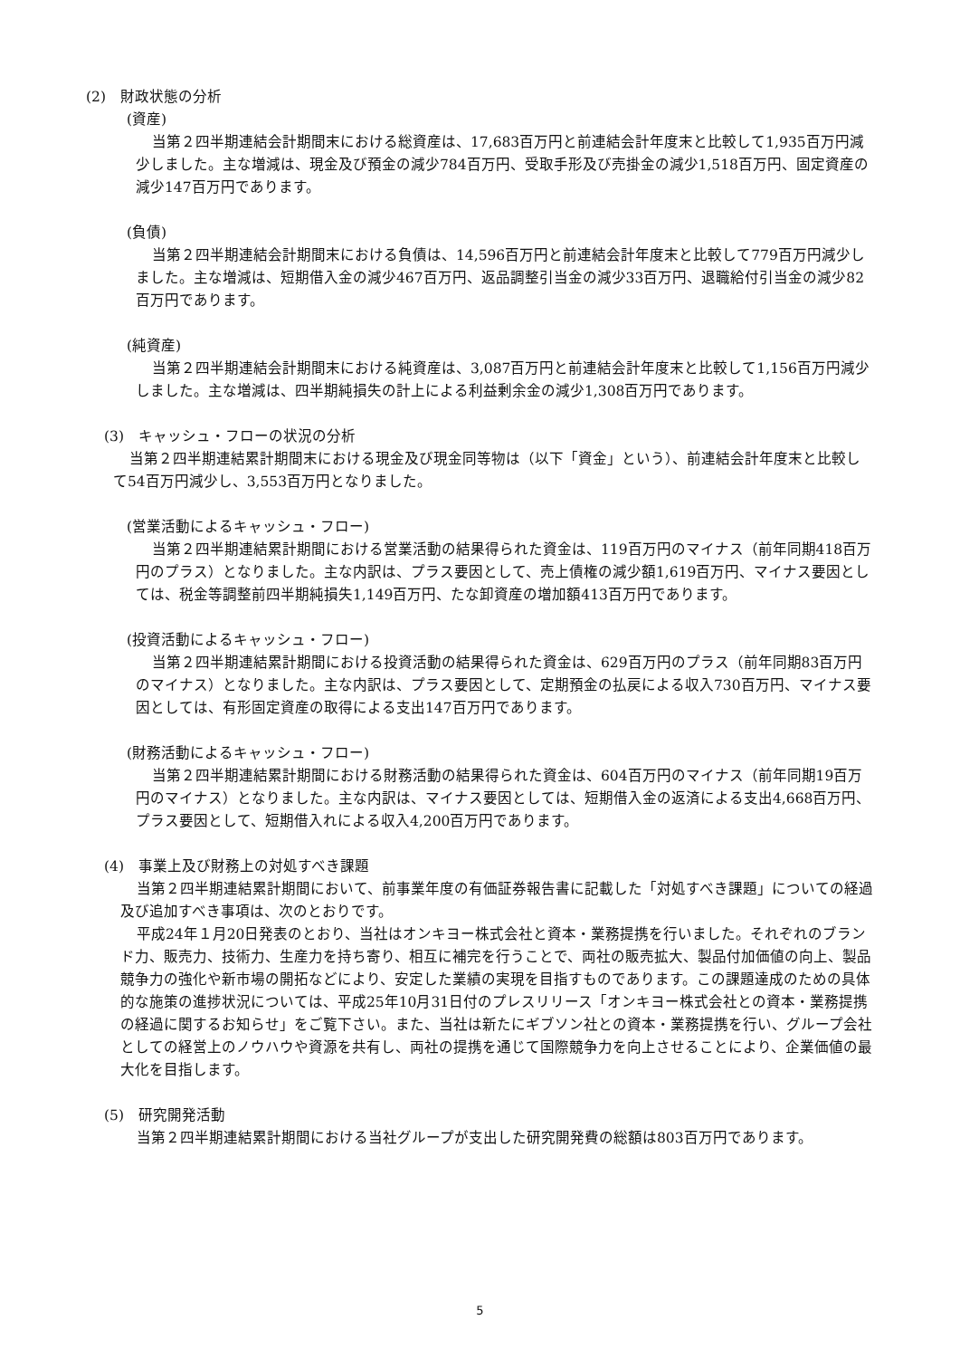(2)　財政状態の分析
(資産)
当第２四半期連結会計期間末における総資産は、17,683百万円と前連結会計年度末と比較して1,935百万円減少しました。主な増減は、現金及び預金の減少784百万円、受取手形及び売掛金の減少1,518百万円、固定資産の減少147百万円であります。
(負債)
当第２四半期連結会計期間末における負債は、14,596百万円と前連結会計年度末と比較して779百万円減少しました。主な増減は、短期借入金の減少467百万円、返品調整引当金の減少33百万円、退職給付引当金の減少82百万円であります。
(純資産)
当第２四半期連結会計期間末における純資産は、3,087百万円と前連結会計年度末と比較して1,156百万円減少しました。主な増減は、四半期純損失の計上による利益剰余金の減少1,308百万円であります。
(3)　キャッシュ・フローの状況の分析
当第２四半期連結累計期間末における現金及び現金同等物は（以下「資金」という）、前連結会計年度末と比較して54百万円減少し、3,553百万円となりました。
(営業活動によるキャッシュ・フロー)
当第２四半期連結累計期間における営業活動の結果得られた資金は、119百万円のマイナス（前年同期418百万円のプラス）となりました。主な内訳は、プラス要因として、売上債権の減少額1,619百万円、マイナス要因としては、税金等調整前四半期純損失1,149百万円、たな卸資産の増加額413百万円であります。
(投資活動によるキャッシュ・フロー)
当第２四半期連結累計期間における投資活動の結果得られた資金は、629百万円のプラス（前年同期83百万円のマイナス）となりました。主な内訳は、プラス要因として、定期預金の払戻による収入730百万円、マイナス要因としては、有形固定資産の取得による支出147百万円であります。
(財務活動によるキャッシュ・フロー)
当第２四半期連結累計期間における財務活動の結果得られた資金は、604百万円のマイナス（前年同期19百万円のマイナス）となりました。主な内訳は、マイナス要因としては、短期借入金の返済による支出4,668百万円、プラス要因として、短期借入れによる収入4,200百万円であります。
(4)　事業上及び財務上の対処すべき課題
当第２四半期連結累計期間において、前事業年度の有価証券報告書に記載した「対処すべき課題」についての経過及び追加すべき事項は、次のとおりです。
平成24年１月20日発表のとおり、当社はオンキヨー株式会社と資本・業務提携を行いました。それぞれのブランド力、販売力、技術力、生産力を持ち寄り、相互に補完を行うことで、両社の販売拡大、製品付加価値の向上、製品競争力の強化や新市場の開拓などにより、安定した業績の実現を目指すものであります。この課題達成のための具体的な施策の進捗状況については、平成25年10月31日付のプレスリリース「オンキヨー株式会社との資本・業務提携の経過に関するお知らせ」をご覧下さい。また、当社は新たにギブソン社との資本・業務提携を行い、グループ会社としての経営上のノウハウや資源を共有し、両社の提携を通じて国際競争力を向上させることにより、企業価値の最大化を目指します。
(5)　研究開発活動
当第２四半期連結累計期間における当社グループが支出した研究開発費の総額は803百万円であります。
5